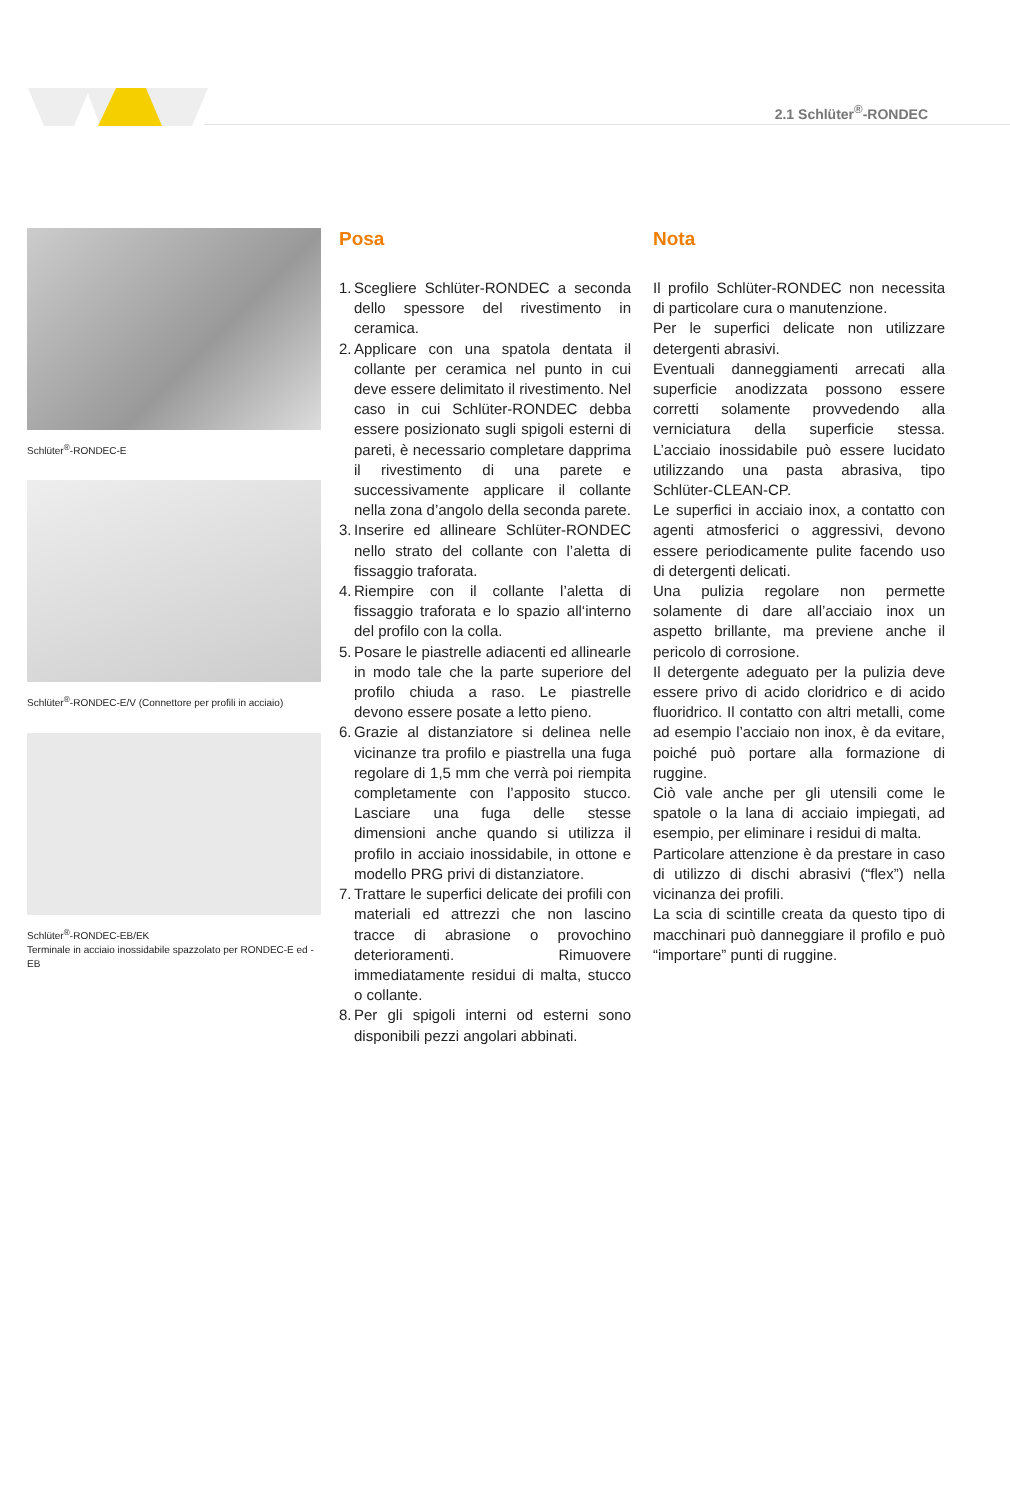2.1 Schlüter<sup>®</sup>-RONDEC
Schlüter<sup>®</sup>-RONDEC-E
Schlüter<sup>®</sup>-RONDEC-E/V (Connettore per profili in acciaio)
Schlüter<sup>®</sup>-RONDEC-EB/EK
Terminale in acciaio inossidabile spazzolato per RONDEC-E ed -EB
Posa
1. Scegliere Schlüter-RONDEC a seconda dello spessore del rivestimento in ceramica.
2. Applicare con una spatola dentata il collante per ceramica nel punto in cui deve essere delimitato il rivestimento. Nel caso in cui Schlüter-RONDEC debba essere posizionato sugli spigoli esterni di pareti, è necessario completare dapprima il rivestimento di una parete e successivamente applicare il collante nella zona d’angolo della seconda parete.
3. Inserire ed allineare Schlüter-RONDEC nello strato del collante con l’aletta di fissaggio traforata.
4. Riempire con il collante l’aletta di fissaggio traforata e lo spazio all‘interno del profilo con la colla.
5. Posare le piastrelle adiacenti ed allinearle in modo tale che la parte superiore del profilo chiuda a raso. Le piastrelle devono essere posate a letto pieno.
6. Grazie al distanziatore si delinea nelle vicinanze tra profilo e piastrella una fuga regolare di 1,5 mm che verrà poi riempita completamente con l’apposito stucco. Lasciare una fuga delle stesse dimensioni anche quando si utilizza il profilo in acciaio inossidabile, in ottone e modello PRG privi di distanziatore.
7. Trattare le superfici delicate dei profili con materiali ed attrezzi che non lascino tracce di abrasione o provochino deterioramenti. Rimuovere immediatamente residui di malta, stucco o collante.
8. Per gli spigoli interni od esterni sono disponibili pezzi angolari abbinati.
Nota
Il profilo Schlüter-RONDEC non necessita di particolare cura o manutenzione.
Per le superfici delicate non utilizzare detergenti abrasivi.
Eventuali danneggiamenti arrecati alla superficie anodizzata possono essere corretti solamente provvedendo alla verniciatura della superficie stessa. L’acciaio inossidabile può essere lucidato utilizzando una pasta abrasiva, tipo Schlüter-CLEAN-CP.
Le superfici in acciaio inox, a contatto con agenti atmosferici o aggressivi, devono essere periodicamente pulite facendo uso di detergenti delicati.
Una pulizia regolare non permette solamente di dare all’acciaio inox un aspetto brillante, ma previene anche il pericolo di corrosione.
Il detergente adeguato per la pulizia deve essere privo di acido cloridrico e di acido fluoridrico. Il contatto con altri metalli, come ad esempio l’acciaio non inox, è da evitare, poiché può portare alla formazione di ruggine.
Ciò vale anche per gli utensili come le spatole o la lana di acciaio impiegati, ad esempio, per eliminare i residui di malta.
Particolare attenzione è da prestare in caso di utilizzo di dischi abrasivi (“flex”) nella vicinanza dei profili.
La scia di scintille creata da questo tipo di macchinari può danneggiare il profilo e può “importare” punti di ruggine.